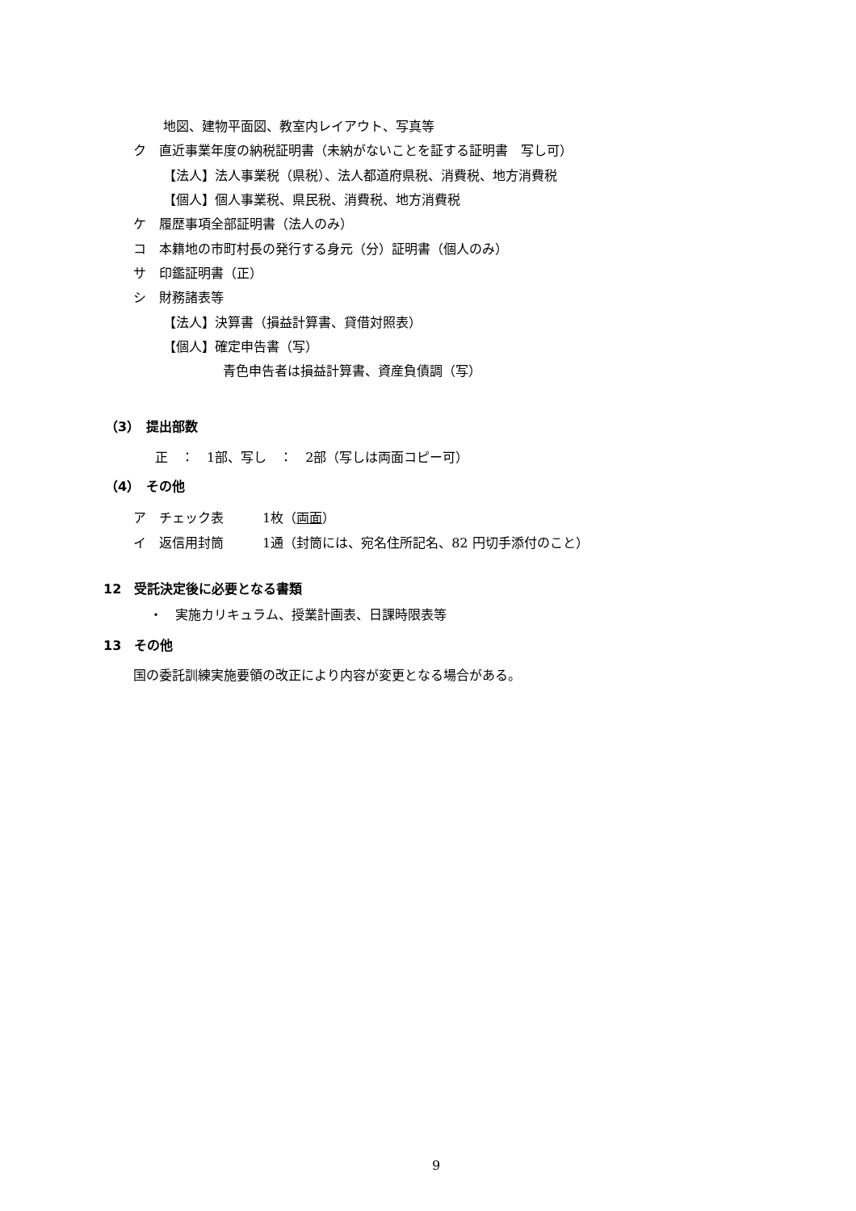地図、建物平面図、教室内レイアウト、写真等
ク　直近事業年度の納税証明書（未納がないことを証する証明書　写し可）
【法人】法人事業税（県税）、法人都道府県税、消費税、地方消費税
【個人】個人事業税、県民税、消費税、地方消費税
ケ　履歴事項全部証明書（法人のみ）
コ　本籍地の市町村長の発行する身元（分）証明書（個人のみ）
サ　印鑑証明書（正）
シ　財務諸表等
【法人】決算書（損益計算書、貸借対照表）
【個人】確定申告書（写）
青色申告者は損益計算書、資産負債調（写）
（3）　提出部数
正　：　1部、写し　：　2部（写しは両面コピー可）
（4）　その他
ア　チェック表　　　1枚（両面）
イ　返信用封筒　　　1通（封筒には、宛名住所記名、82 円切手添付のこと）
12　受託決定後に必要となる書類
・　実施カリキュラム、授業計画表、日課時限表等
13　その他
国の委託訓練実施要領の改正により内容が変更となる場合がある。
9